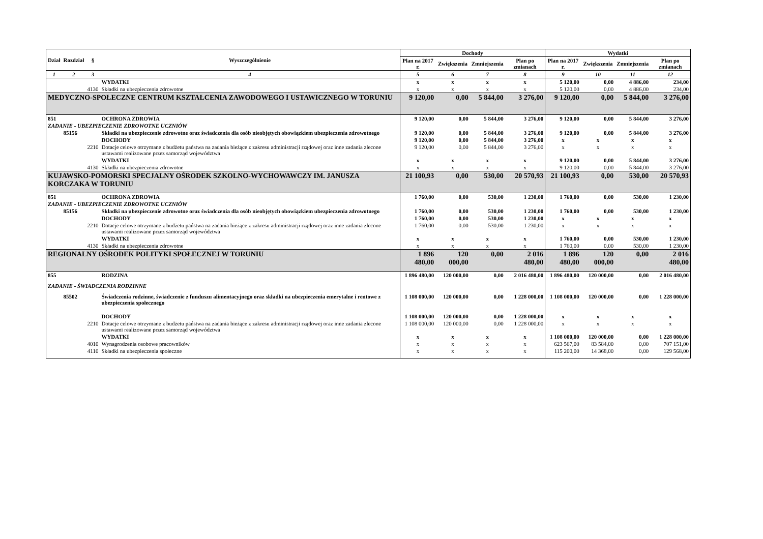| Dział | Rozdział | § | Wyszczególnienie | Dochody | | | | Wydatki | | | |
| --- | --- | --- | --- | --- | --- | --- | --- | --- | --- | --- | --- |
| | | | | Plan na 2017 r. | Zwiększenia | Zmniejszenia | Plan po zmianach | Plan na 2017 r. | Zwiększenia | Zmniejszenia | Plan po zmianach |
| 1 | 2 | 3 | 4 | 5 | 6 | 7 | 8 | 9 | 10 | 11 | 12 |
| | | | WYDATKI | x | x | x | x | 5 120,00 | 0,00 | 4 886,00 | 234,00 |
| | | 4130 | Składki na ubezpieczenia zdrowotne | x | x | x | x | 5 120,00 | 0,00 | 4 886,00 | 234,00 |
| MEDYCZNO-SPOŁECZNE CENTRUM KSZTAŁCENIA ZAWODOWEGO I USTAWICZNEGO W TORUNIU | | | | 9 120,00 | 0,00 | 5 844,00 | 3 276,00 | 9 120,00 | 0,00 | 5 844,00 | 3 276,00 |
| 851 | | | OCHRONA ZDROWIA | 9 120,00 | 0,00 | 5 844,00 | 3 276,00 | 9 120,00 | 0,00 | 5 844,00 | 3 276,00 |
| ZADANIE - UBEZPIECZENIE ZDROWOTNE UCZNIÓW | | | | | | | | | | | |
| | 85156 | | Składki na ubezpieczenie zdrowotne oraz świadczenia dla osób nieobjętych obowiązkiem ubezpieczenia zdrowotnego | 9 120,00 | 0,00 | 5 844,00 | 3 276,00 | 9 120,00 | 0,00 | 5 844,00 | 3 276,00 |
| | | | DOCHODY | 9 120,00 | 0,00 | 5 844,00 | 3 276,00 | x | x | x | x |
| | | 2210 | Dotacje celowe otrzymane z budżetu państwa na zadania bieżące z zakresu administracji rządowej oraz inne zadania zlecone ustawami realizowane przez samorząd województwa | 9 120,00 | 0,00 | 5 844,00 | 3 276,00 | x | x | x | x |
| | | | WYDATKI | x | x | x | x | 9 120,00 | 0,00 | 5 844,00 | 3 276,00 |
| | | 4130 | Składki na ubezpieczenia zdrowotne | x | x | x | x | 9 120,00 | 0,00 | 5 844,00 | 3 276,00 |
| KUJAWSKO-POMORSKI SPECJALNY OŚRODEK SZKOLNO-WYCHOWAWCZY IM. JANUSZA KORCZAKA W TORUNIU | | | | 21 100,93 | 0,00 | 530,00 | 20 570,93 | 21 100,93 | 0,00 | 530,00 | 20 570,93 |
| 851 | | | OCHRONA ZDROWIA | 1 760,00 | 0,00 | 530,00 | 1 230,00 | 1 760,00 | 0,00 | 530,00 | 1 230,00 |
| ZADANIE - UBEZPIECZENIE ZDROWOTNE UCZNIÓW | | | | | | | | | | | |
| | 85156 | | Składki na ubezpieczenie zdrowotne oraz świadczenia dla osób nieobjętych obowiązkiem ubezpieczenia zdrowotnego | 1 760,00 | 0,00 | 530,00 | 1 230,00 | 1 760,00 | 0,00 | 530,00 | 1 230,00 |
| | | | DOCHODY | 1 760,00 | 0,00 | 530,00 | 1 230,00 | x | x | x | x |
| | | 2210 | Dotacje celowe otrzymane z budżetu państwa na zadania bieżące z zakresu administracji rządowej oraz inne zadania zlecone ustawami realizowane przez samorząd województwa | 1 760,00 | 0,00 | 530,00 | 1 230,00 | x | x | x | x |
| | | | WYDATKI | x | x | x | x | 1 760,00 | 0,00 | 530,00 | 1 230,00 |
| | | 4130 | Składki na ubezpieczenia zdrowotne | x | x | x | x | 1 760,00 | 0,00 | 530,00 | 1 230,00 |
| REGIONALNY OŚRODEK POLITYKI SPOŁECZNEJ W TORUNIU | | | | 1 896 480,00 | 120 000,00 | 0,00 | 2 016 480,00 | 1 896 480,00 | 120 000,00 | 0,00 | 2 016 480,00 |
| 855 | | | RODZINA | 1 896 480,00 | 120 000,00 | 0,00 | 2 016 480,00 | 1 896 480,00 | 120 000,00 | 0,00 | 2 016 480,00 |
| ZADANIE - ŚWIADCZENIA RODZINNE | | | | | | | | | | | |
| | 85502 | | Świadczenia rodzinne, świadczenie z funduszu alimentacyjnego oraz składki na ubezpieczenia emerytalne i rentowe z ubezpieczenia społecznego | 1 108 000,00 | 120 000,00 | 0,00 | 1 228 000,00 | 1 108 000,00 | 120 000,00 | 0,00 | 1 228 000,00 |
| | | | DOCHODY | 1 108 000,00 | 120 000,00 | 0,00 | 1 228 000,00 | x | x | x | x |
| | | 2210 | Dotacje celowe otrzymane z budżetu państwa na zadania bieżące z zakresu administracji rządowej oraz inne zadania zlecone ustawami realizowane przez samorząd województwa | 1 108 000,00 | 120 000,00 | 0,00 | 1 228 000,00 | x | x | x | x |
| | | | WYDATKI | x | x | x | x | 1 108 000,00 | 120 000,00 | 0,00 | 1 228 000,00 |
| | | 4010 | Wynagrodzenia osobowe pracowników | x | x | x | x | 623 567,00 | 83 584,00 | 0,00 | 707 151,00 |
| | | 4110 | Składki na ubezpieczenia społeczne | x | x | x | x | 115 200,00 | 14 368,00 | 0,00 | 129 568,00 |